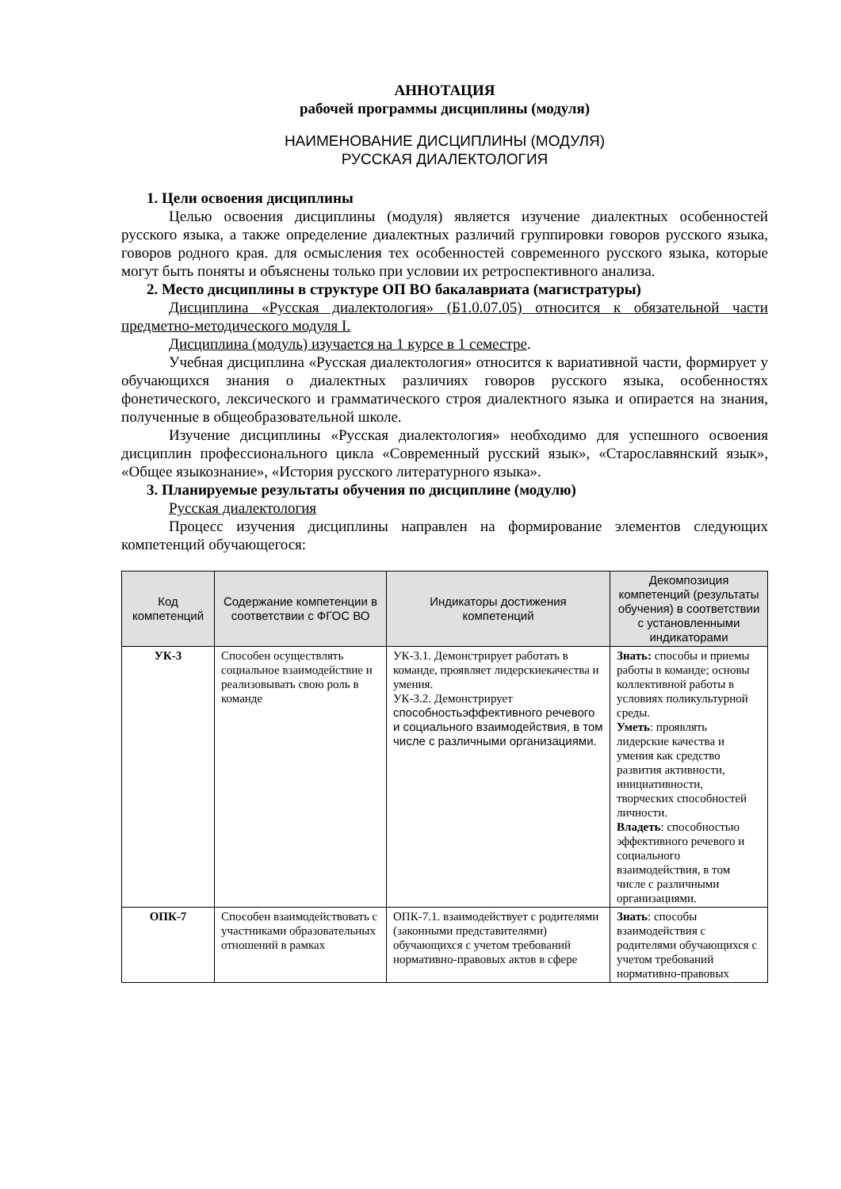АННОТАЦИЯ
рабочей программы дисциплины (модуля)
НАИМЕНОВАНИЕ ДИСЦИПЛИНЫ (МОДУЛЯ)
РУССКАЯ ДИАЛЕКТОЛОГИЯ
1. Цели освоения дисциплины
Целью освоения дисциплины (модуля) является изучение диалектных особенностей русского языка, а также определение диалектных различий группировки говоров русского языка, говоров родного края. для осмысления тех особенностей современного русского языка, которые могут быть поняты и объяснены только при условии их ретроспективного анализа.
2. Место дисциплины в структуре ОП ВО бакалавриата (магистратуры)
Дисциплина «Русская диалектология» (Б1.0.07.05) относится к обязательной части предметно-методического модуля I.
Дисциплина (модуль) изучается на 1 курсе в 1 семестре.
Учебная дисциплина «Русская диалектология» относится к вариативной части, формирует у обучающихся знания о диалектных различиях говоров русского языка, особенностях фонетического, лексического и грамматического строя диалектного языка и опирается на знания, полученные в общеобразовательной школе.
Изучение дисциплины «Русская диалектология» необходимо для успешного освоения дисциплин профессионального цикла «Современный русский язык», «Старославянский язык», «Общее языкознание», «История русского литературного языка».
3. Планируемые результаты обучения по дисциплине (модулю)
Русская диалектология
Процесс изучения дисциплины направлен на формирование элементов следующих компетенций обучающегося:
| Код компетенций | Содержание компетенции в соответствии с ФГОС ВО | Индикаторы достижения компетенций | Декомпозиция компетенций (результаты обучения) в соответствии с установленными индикаторами |
| --- | --- | --- | --- |
| УК-3 | Способен осуществлять социальное взаимодействие и реализовывать свою роль в команде | УК-3.1. Демонстрирует работать в команде, проявляет лидерскиекачества и умения. УК-3.2. Демонстрирует способностьэффективного речевого и социального взаимодействия, в том числе с различными организациями. | Знать: способы и приемы работы в команде; основы коллективной работы в условиях поликультурной среды. Уметь : проявлять лидерские качества и умения как средство развития активности, инициативности, творческих способностей личности. Владеть : способностью эффективного речевого и социального взаимодействия, в том числе с различными организациями. |
| ОПК-7 | Способен взаимодействовать с участниками образовательных отношений в рамках | ОПК-7.1. взаимодействует с родителями (законными представителями) обучающихся с учетом требований нормативно-правовых актов в сфере | Знать : способы взаимодействия с родителями обучающихся с учетом требований нормативно-правовых |